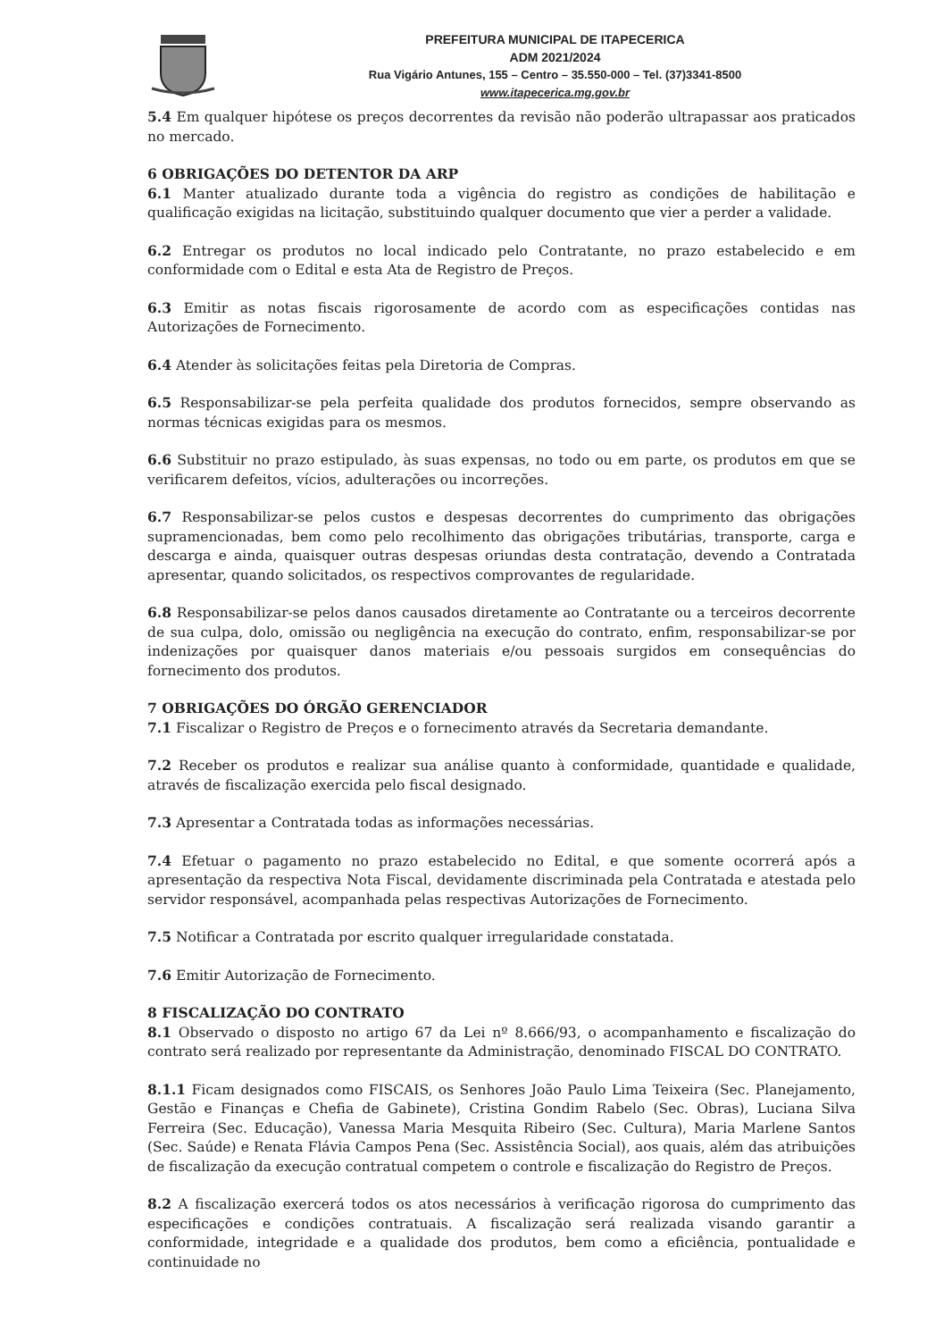PREFEITURA MUNICIPAL DE ITAPECERICA
ADM 2021/2024
Rua Vigário Antunes, 155 – Centro – 35.550-000 – Tel. (37)3341-8500
www.itapecerica.mg.gov.br
5.4 Em qualquer hipótese os preços decorrentes da revisão não poderão ultrapassar aos praticados no mercado.
6 OBRIGAÇÕES DO DETENTOR DA ARP
6.1 Manter atualizado durante toda a vigência do registro as condições de habilitação e qualificação exigidas na licitação, substituindo qualquer documento que vier a perder a validade.
6.2 Entregar os produtos no local indicado pelo Contratante, no prazo estabelecido e em conformidade com o Edital e esta Ata de Registro de Preços.
6.3 Emitir as notas fiscais rigorosamente de acordo com as especificações contidas nas Autorizações de Fornecimento.
6.4 Atender às solicitações feitas pela Diretoria de Compras.
6.5 Responsabilizar-se pela perfeita qualidade dos produtos fornecidos, sempre observando as normas técnicas exigidas para os mesmos.
6.6 Substituir no prazo estipulado, às suas expensas, no todo ou em parte, os produtos em que se verificarem defeitos, vícios, adulterações ou incorreções.
6.7 Responsabilizar-se pelos custos e despesas decorrentes do cumprimento das obrigações supramencionadas, bem como pelo recolhimento das obrigações tributárias, transporte, carga e descarga e ainda, quaisquer outras despesas oriundas desta contratação, devendo a Contratada apresentar, quando solicitados, os respectivos comprovantes de regularidade.
6.8 Responsabilizar-se pelos danos causados diretamente ao Contratante ou a terceiros decorrente de sua culpa, dolo, omissão ou negligência na execução do contrato, enfim, responsabilizar-se por indenizações por quaisquer danos materiais e/ou pessoais surgidos em consequências do fornecimento dos produtos.
7 OBRIGAÇÕES DO ÓRGÃO GERENCIADOR
7.1 Fiscalizar o Registro de Preços e o fornecimento através da Secretaria demandante.
7.2 Receber os produtos e realizar sua análise quanto à conformidade, quantidade e qualidade, através de fiscalização exercida pelo fiscal designado.
7.3 Apresentar a Contratada todas as informações necessárias.
7.4 Efetuar o pagamento no prazo estabelecido no Edital, e que somente ocorrerá após a apresentação da respectiva Nota Fiscal, devidamente discriminada pela Contratada e atestada pelo servidor responsável, acompanhada pelas respectivas Autorizações de Fornecimento.
7.5 Notificar a Contratada por escrito qualquer irregularidade constatada.
7.6 Emitir Autorização de Fornecimento.
8 FISCALIZAÇÃO DO CONTRATO
8.1 Observado o disposto no artigo 67 da Lei nº 8.666/93, o acompanhamento e fiscalização do contrato será realizado por representante da Administração, denominado FISCAL DO CONTRATO.
8.1.1 Ficam designados como FISCAIS, os Senhores João Paulo Lima Teixeira (Sec. Planejamento, Gestão e Finanças e Chefia de Gabinete), Cristina Gondim Rabelo (Sec. Obras), Luciana Silva Ferreira (Sec. Educação), Vanessa Maria Mesquita Ribeiro (Sec. Cultura), Maria Marlene Santos (Sec. Saúde) e Renata Flávia Campos Pena (Sec. Assistência Social), aos quais, além das atribuições de fiscalização da execução contratual competem o controle e fiscalização do Registro de Preços.
8.2 A fiscalização exercerá todos os atos necessários à verificação rigorosa do cumprimento das especificações e condições contratuais. A fiscalização será realizada visando garantir a conformidade, integridade e a qualidade dos produtos, bem como a eficiência, pontualidade e continuidade no